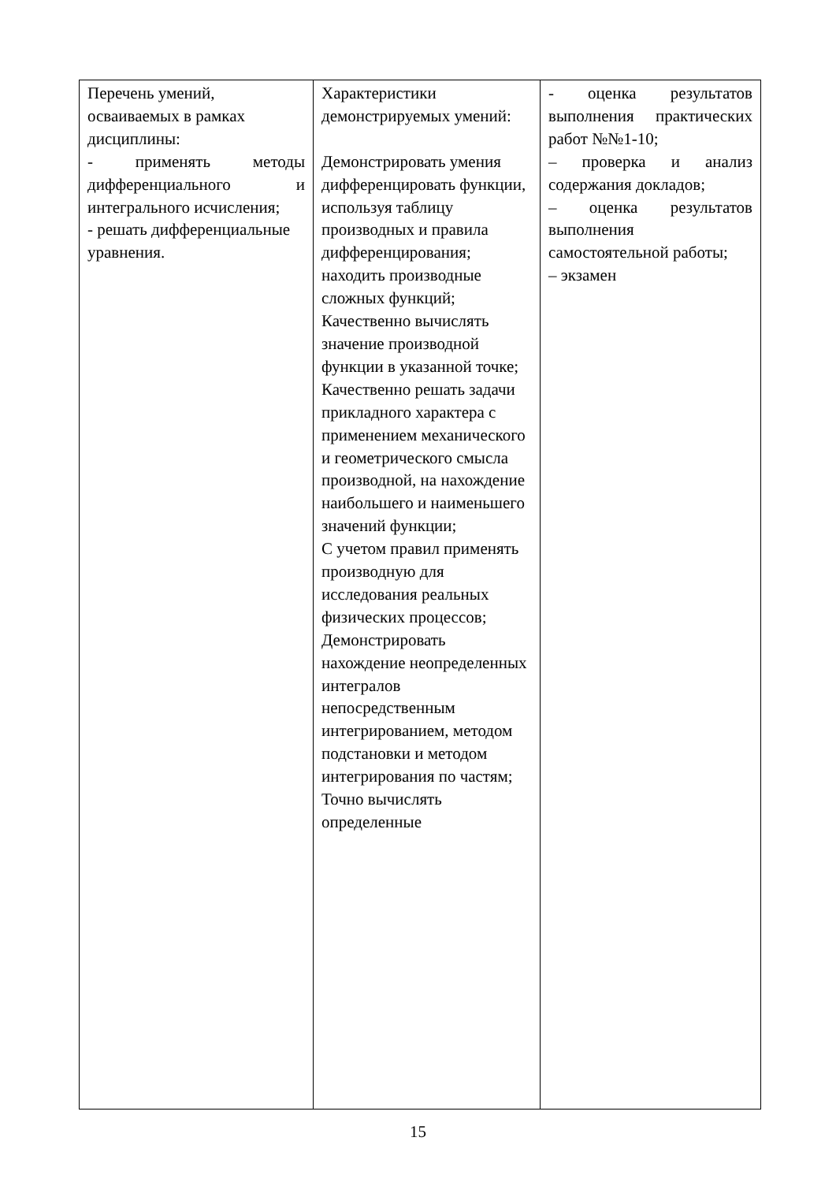| Перечень умений, осваиваемых в рамках дисциплины: - применять методы дифференциального и интегрального исчисления; - решать дифференциальные уравнения. | Характеристики демонстрируемых умений: Демонстрировать умения дифференцировать функции, используя таблицу производных и правила дифференцирования; находить производные сложных функций; Качественно вычислять значение производной функции в указанной точке; Качественно решать задачи прикладного характера с применением механического и геометрического смысла производной, на нахождение наибольшего и наименьшего значений функции; С учетом правил применять производную для исследования реальных физических процессов; Демонстрировать нахождение неопределенных интегралов непосредственным интегрированием, методом подстановки и методом интегрирования по частям; Точно вычислять определенные | - оценка результатов выполнения практических работ №№1-10; – проверка и анализ содержания докладов; – оценка результатов выполнения самостоятельной работы; – экзамен |
15